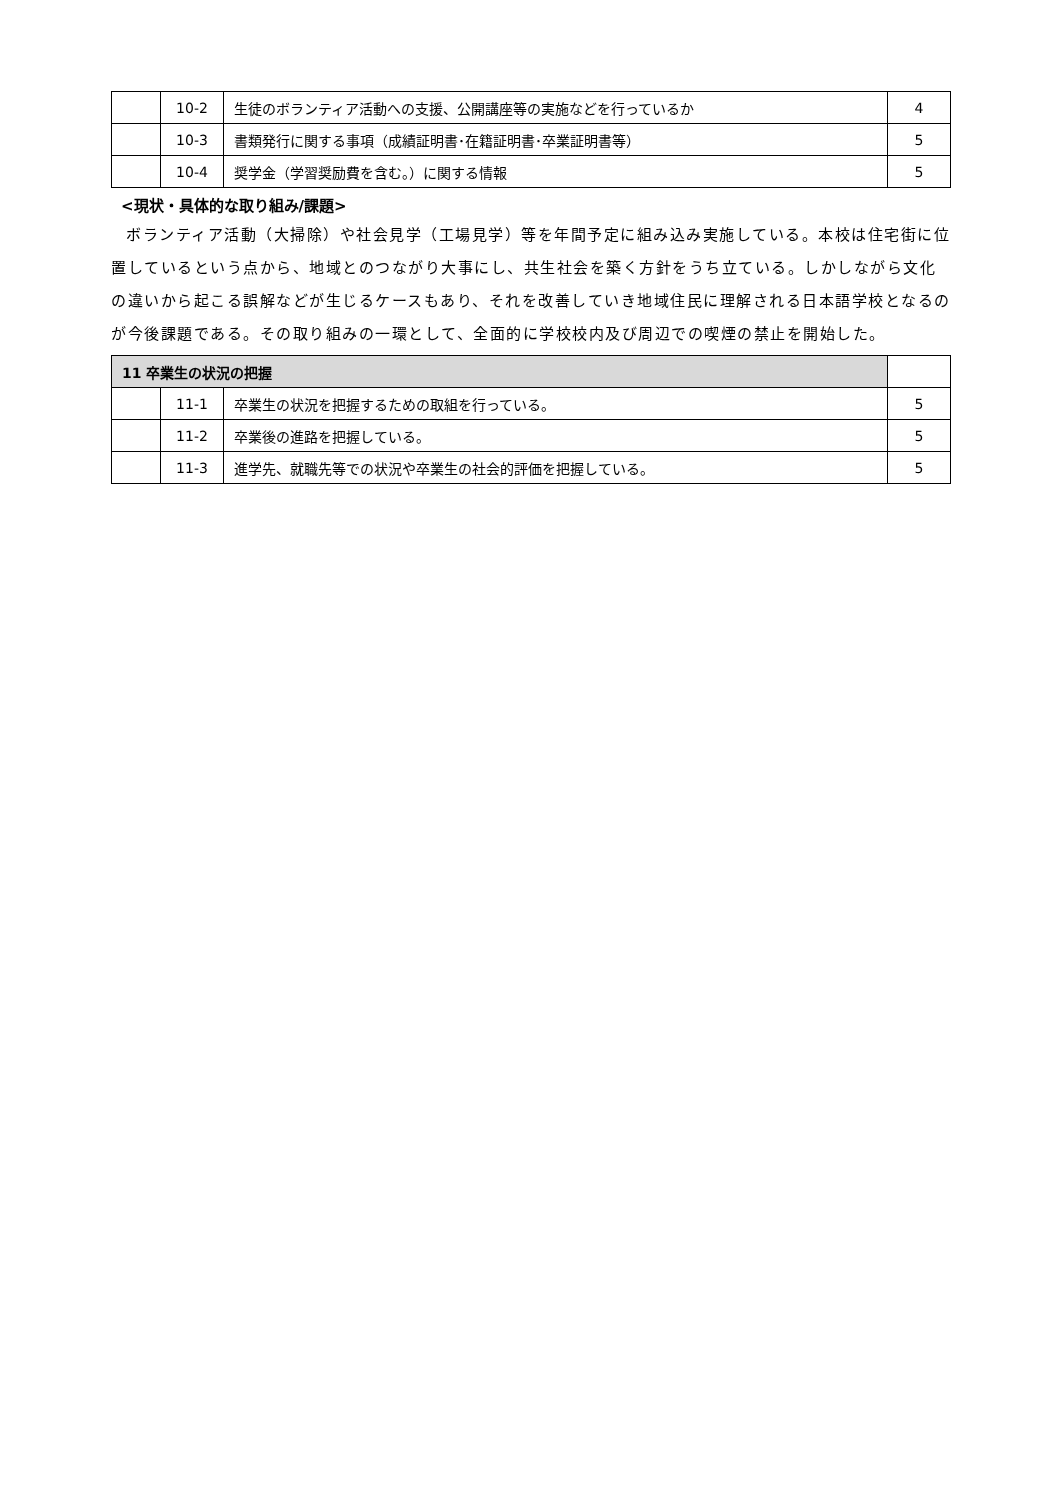| | 10-2 | 生徒のボランティア活動への支援、公開講座等の実施などを行っているか | 4 |
| | 10-3 | 書類発行に関する事項（成績証明書･在籍証明書･卒業証明書等） | 5 |
| | 10-4 | 奨学金（学習奨励費を含む。）に関する情報 | 5 |
<現状・具体的な取り組み/課題>
ボランティア活動（大掃除）や社会見学（工場見学）等を年間予定に組み込み実施している。本校は住宅街に位置しているという点から、地域とのつながり大事にし、共生社会を築く方針をうち立ている。しかしながら文化の違いから起こる誤解などが生じるケースもあり、それを改善していき地域住民に理解される日本語学校となるのが今後課題である。その取り組みの一環として、全面的に学校校内及び周辺での喫煙の禁止を開始した。
| 11 卒業生の状況の把握 | | | |
| | 11-1 | 卒業生の状況を把握するための取組を行っている。 | 5 |
| | 11-2 | 卒業後の進路を把握している。 | 5 |
| | 11-3 | 進学先、就職先等での状況や卒業生の社会的評価を把握している。 | 5 |